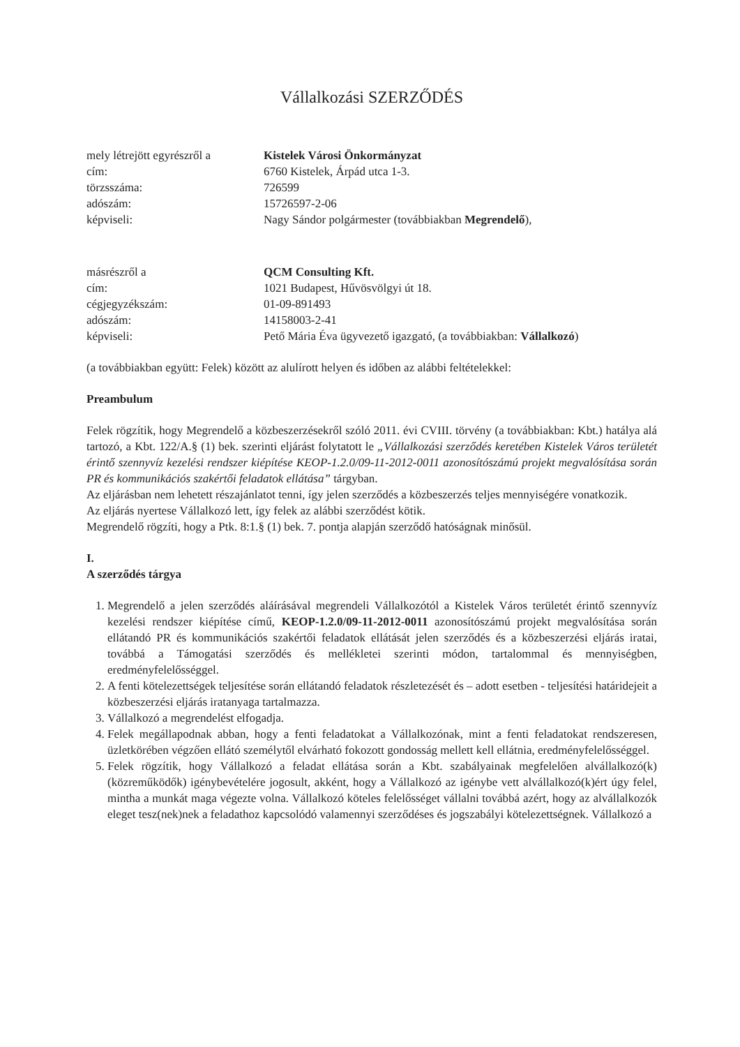Vállalkozási SZERZŐDÉS
mely létrejött egyrészről a Kistelek Városi Önkormányzat
cím: 6760 Kistelek, Árpád utca 1-3.
törzsszáma: 726599
adószám: 15726597-2-06
képviseli: Nagy Sándor polgármester (továbbiakban Megrendelő),
másrészről a QCM Consulting Kft.
cím: 1021 Budapest, Hűvösvölgyi út 18.
cégjegyzékszám: 01-09-891493
adószám: 14158003-2-41
képviseli: Pető Mária Éva ügyvezető igazgató, (a továbbiakban: Vállalkozó)
(a továbbiakban együtt: Felek) között az alulírott helyen és időben az alábbi feltételekkel:
Preambulum
Felek rögzítik, hogy Megrendelő a közbeszerzésekről szóló 2011. évi CVIII. törvény (a továbbiakban: Kbt.) hatálya alá tartozó, a Kbt. 122/A.§ (1) bek. szerinti eljárást folytatott le „Vállalkozási szerződés keretében Kistelek Város területét érintő szennyvíz kezelési rendszer kiépítése KEOP-1.2.0/09-11-2012-0011 azonosítószámú projekt megvalósítása során PR és kommunikációs szakértői feladatok ellátása” tárgyban.
Az eljárásban nem lehetett részajánlatot tenni, így jelen szerződés a közbeszerzés teljes mennyiségére vonatkozik.
Az eljárás nyertese Vállalkozó lett, így felek az alábbi szerződést kötik.
Megrendelő rögzíti, hogy a Ptk. 8:1.§ (1) bek. 7. pontja alapján szerződő hatóságnak minősül.
I.
A szerződés tárgya
1. Megrendelő a jelen szerződés aláírásával megrendeli Vállalkozótól a Kistelek Város területét érintő szennyvíz kezelési rendszer kiépítése című, KEOP-1.2.0/09-11-2012-0011 azonosítószámú projekt megvalósítása során ellátandó PR és kommunikációs szakértői feladatok ellátását jelen szerződés és a közbeszerzési eljárás iratai, továbbá a Támogatási szerződés és mellékletei szerinti módon, tartalommal és mennyiségben, eredményfelelősséggel.
2. A fenti kötelezettségek teljesítése során ellátandó feladatok részletezését és – adott esetben - teljesítési határidejeit a közbeszerzési eljárás iratanyaga tartalmazza.
3. Vállalkozó a megrendelést elfogadja.
4. Felek megállapodnak abban, hogy a fenti feladatokat a Vállalkozónak, mint a fenti feladatokat rendszeresen, üzletkörében végzően ellátó személytől elvárható fokozott gondosság mellett kell ellátnia, eredményfelelősséggel.
5. Felek rögzítik, hogy Vállalkozó a feladat ellátása során a Kbt. szabályainak megfelelően alvállalkozó(k) (közreműködők) igénybevételére jogosult, akként, hogy a Vállalkozó az igénybe vett alvállalkozó(k)ért úgy felel, mintha a munkát maga végezte volna. Vállalkozó köteles felelősséget vállalni továbbá azért, hogy az alvállalkozók eleget tesz(nek)nek a feladathoz kapcsolódó valamennyi szerződéses és jogszabályi kötelezettségnek. Vállalkozó a